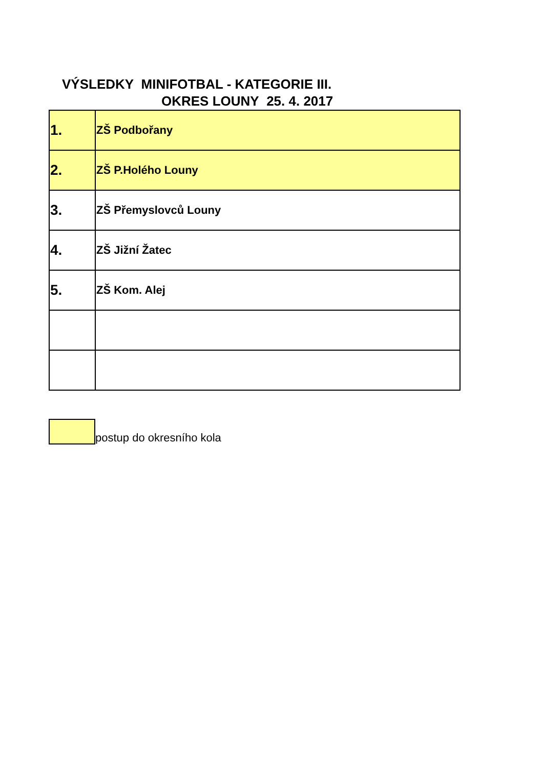VÝSLEDKY MINIFOTBAL - KATEGORIE III.
OKRES LOUNY 25. 4. 2017
| 1. | ZŠ Podbořany |
| 2. | ZŠ P.Holého Louny |
| 3. | ZŠ Přemyslovců Louny |
| 4. | ZŠ Jižní Žatec |
| 5. | ZŠ Kom. Alej |
postup do okresního kola